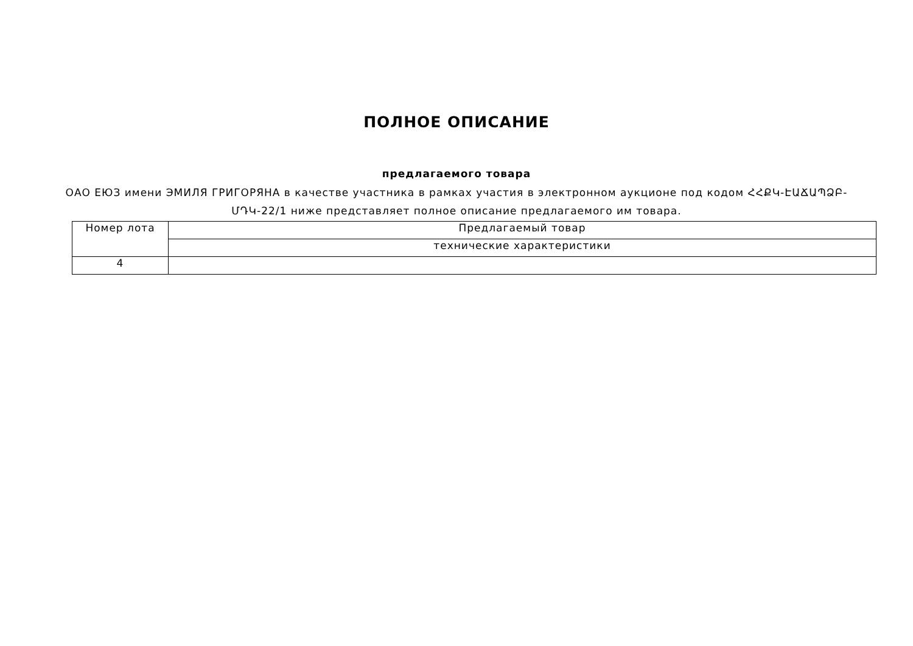ПОЛНОЕ ОПИСАНИЕ
предлагаемого товара
ОАО ЕЮЗ имени ЭМИЛЯ ГРИГОРЯНА в качестве участника в рамках участия в электронном аукционе под кодом ՀՀՔԿ-ԷԱՃԱՊՁԲ-ՄԴԿ-22/1 ниже представляет полное описание предлагаемого им товара.
| Номер лота | Предлагаемый товар |
| --- | --- |
| | технические характеристики |
| 4 | |